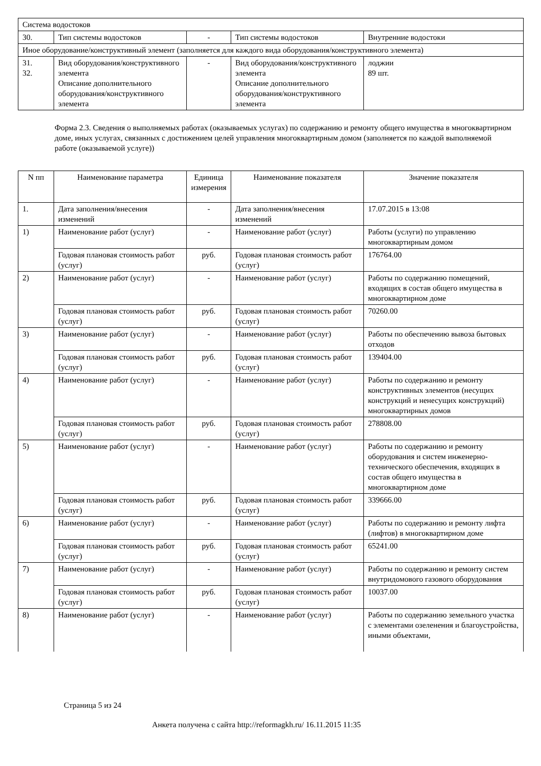| Система водостоков | | | | |
| 30. | Тип системы водостоков | - | Тип системы водостоков | Внутренние водостоки |
| Иное оборудование/конструктивный элемент (заполняется для каждого вида оборудования/конструктивного элемента) | | | | |
| 31. 32. | Вид оборудования/конструктивного элемента Описание дополнительного оборудования/конструктивного элемента | - | Вид оборудования/конструктивного элемента Описание дополнительного оборудования/конструктивного элемента | лоджии 89 шт. |
Форма 2.3. Сведения о выполняемых работах (оказываемых услугах) по содержанию и ремонту общего имущества в многоквартирном доме, иных услугах, связанных с достижением целей управления многоквартирным домом (заполняется по каждой выполняемой работе (оказываемой услуге))
| N пп | Наименование параметра | Единица измерения | Наименование показателя | Значение показателя |
| --- | --- | --- | --- | --- |
| 1. | Дата заполнения/внесения изменений | - | Дата заполнения/внесения изменений | 17.07.2015 в 13:08 |
| 1) | Наименование работ (услуг) | - | Наименование работ (услуг) | Работы (услуги) по управлению многоквартирным домом |
| | Годовая плановая стоимость работ (услуг) | руб. | Годовая плановая стоимость работ (услуг) | 176764.00 |
| 2) | Наименование работ (услуг) | - | Наименование работ (услуг) | Работы по содержанию помещений, входящих в состав общего имущества в многоквартирном доме |
| | Годовая плановая стоимость работ (услуг) | руб. | Годовая плановая стоимость работ (услуг) | 70260.00 |
| 3) | Наименование работ (услуг) | - | Наименование работ (услуг) | Работы по обеспечению вывоза бытовых отходов |
| | Годовая плановая стоимость работ (услуг) | руб. | Годовая плановая стоимость работ (услуг) | 139404.00 |
| 4) | Наименование работ (услуг) | - | Наименование работ (услуг) | Работы по содержанию и ремонту конструктивных элементов (несущих конструкций и ненесущих конструкций) многоквартирных домов |
| | Годовая плановая стоимость работ (услуг) | руб. | Годовая плановая стоимость работ (услуг) | 278808.00 |
| 5) | Наименование работ (услуг) | - | Наименование работ (услуг) | Работы по содержанию и ремонту оборудования и систем инженерно-технического обеспечения, входящих в состав общего имущества в многоквартирном доме |
| | Годовая плановая стоимость работ (услуг) | руб. | Годовая плановая стоимость работ (услуг) | 339666.00 |
| 6) | Наименование работ (услуг) | - | Наименование работ (услуг) | Работы по содержанию и ремонту лифта (лифтов) в многоквартирном доме |
| | Годовая плановая стоимость работ (услуг) | руб. | Годовая плановая стоимость работ (услуг) | 65241.00 |
| 7) | Наименование работ (услуг) | - | Наименование работ (услуг) | Работы по содержанию и ремонту систем внутридомового газового оборудования |
| | Годовая плановая стоимость работ (услуг) | руб. | Годовая плановая стоимость работ (услуг) | 10037.00 |
| 8) | Наименование работ (услуг) | - | Наименование работ (услуг) | Работы по содержанию земельного участка с элементами озеленения и благоустройства, иными объектами, |
Страница 5 из 24
Анкета получена с сайта http://reformagkh.ru/ 16.11.2015 11:35